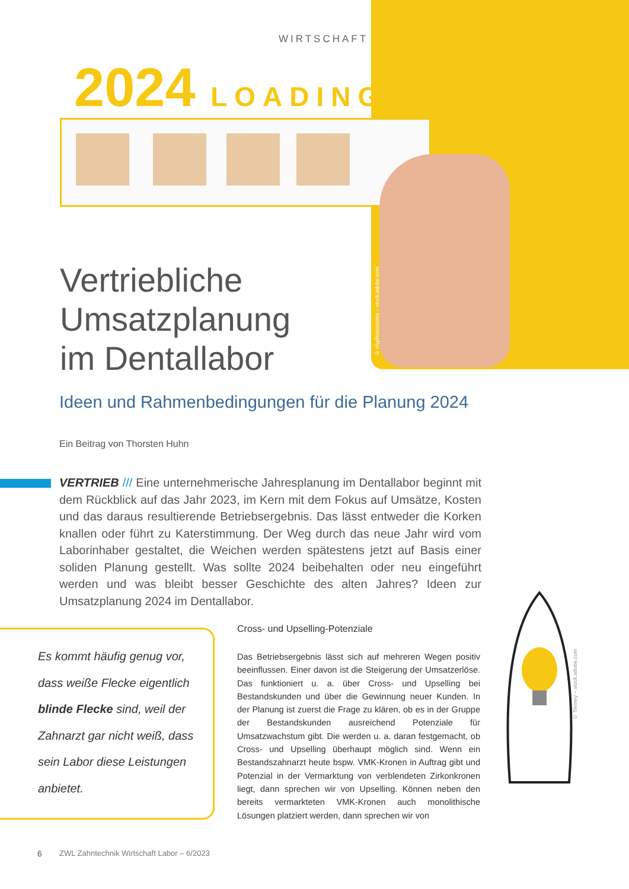WIRTSCHAFT
2024 LOADING...
© olyphotostories – stock.adobe.com
Vertriebliche
Umsatzplanung
im Dentallabor
Ideen und Rahmenbedingungen für die Planung 2024
Ein Beitrag von Thorsten Huhn
VERTRIEB /// Eine unternehmerische Jahresplanung im Dentallabor beginnt mit dem Rückblick auf das Jahr 2023, im Kern mit dem Fokus auf Umsätze, Kosten und das daraus resultierende Betriebsergebnis. Das lässt entweder die Korken knallen oder führt zu Katerstimmung. Der Weg durch das neue Jahr wird vom Laborinhaber gestaltet, die Weichen werden spätestens jetzt auf Basis einer soliden Planung gestellt. Was sollte 2024 beibehalten oder neu eingeführt werden und was bleibt besser Geschichte des alten Jahres? Ideen zur Umsatzplanung 2024 im Dentallabor.
Es kommt häufig genug vor, dass weiße Flecke eigentlich blinde Flecke sind, weil der Zahnarzt gar nicht weiß, dass sein Labor diese Leistungen anbietet.
Cross- und Upselling-Potenziale
Das Betriebsergebnis lässt sich auf mehreren Wegen positiv beeinflussen. Einer davon ist die Steigerung der Umsatzerlöse. Das funktioniert u. a. über Cross- und Upselling bei Bestandskunden und über die Gewinnung neuer Kunden. In der Planung ist zuerst die Frage zu klären, ob es in der Gruppe der Bestandskunden ausreichend Potenziale für Umsatzwachstum gibt. Die werden u. a. daran festgemacht, ob Cross- und Upselling überhaupt möglich sind. Wenn ein Bestandszahnarzt heute bspw. VMK-Kronen in Auftrag gibt und Potenzial in der Vermarktung von verblendeten Zirkonkronen liegt, dann sprechen wir von Upselling. Können neben den bereits vermarkteten VMK-Kronen auch monolithische Lösungen platziert werden, dann sprechen wir von
© Tierney – stock.adobe.com
6
ZWL Zahntechnik Wirtschaft Labor – 6/2023